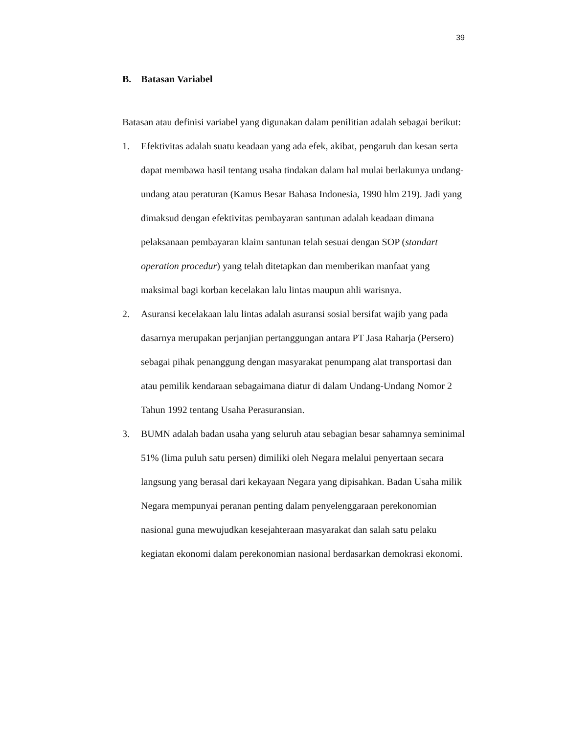39
B. Batasan Variabel
Batasan atau definisi variabel yang digunakan dalam penilitian adalah sebagai berikut:
1. Efektivitas adalah suatu keadaan yang ada efek, akibat, pengaruh dan kesan serta dapat membawa hasil tentang usaha tindakan dalam hal mulai berlakunya undang-undang atau peraturan (Kamus Besar Bahasa Indonesia, 1990 hlm 219). Jadi yang dimaksud dengan efektivitas pembayaran santunan adalah keadaan dimana pelaksanaan pembayaran klaim santunan telah sesuai dengan SOP (standart operation procedur) yang telah ditetapkan dan memberikan manfaat yang maksimal bagi korban kecelakan lalu lintas maupun ahli warisnya.
2. Asuransi kecelakaan lalu lintas adalah asuransi sosial bersifat wajib yang pada dasarnya merupakan perjanjian pertanggungan antara PT Jasa Raharja (Persero) sebagai pihak penanggung dengan masyarakat penumpang alat transportasi dan atau pemilik kendaraan sebagaimana diatur di dalam Undang-Undang Nomor 2 Tahun 1992 tentang Usaha Perasuransian.
3. BUMN adalah badan usaha yang seluruh atau sebagian besar sahamnya seminimal 51% (lima puluh satu persen) dimiliki oleh Negara melalui penyertaan secara langsung yang berasal dari kekayaan Negara yang dipisahkan. Badan Usaha milik Negara mempunyai peranan penting dalam penyelenggaraan perekonomian nasional guna mewujudkan kesejahteraan masyarakat dan salah satu pelaku kegiatan ekonomi dalam perekonomian nasional berdasarkan demokrasi ekonomi.